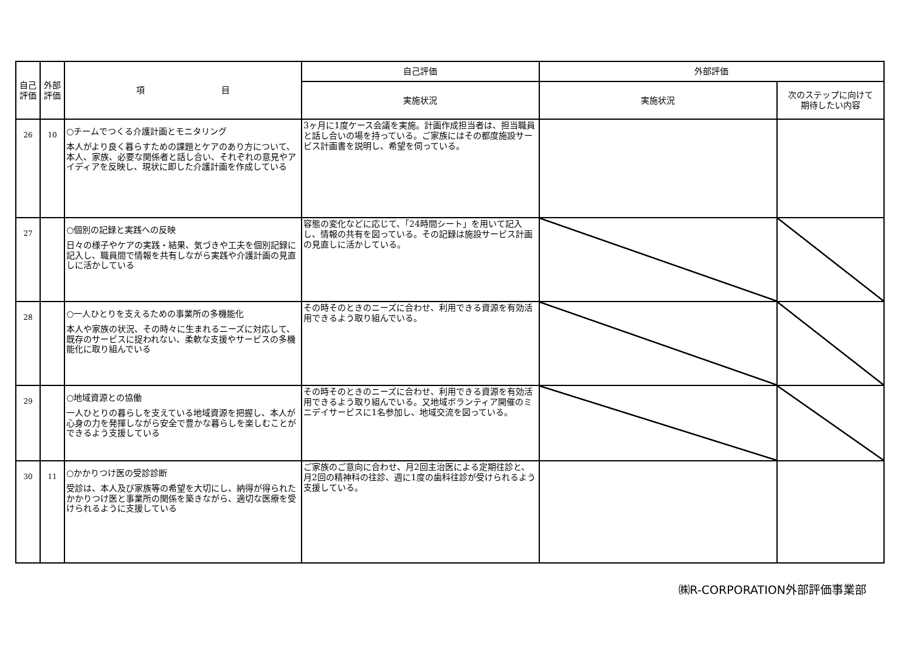| 自己評価 | 外部評価 | 項 目 | 自己評価 | 外部評価 | |
| --- | --- | --- | --- | --- | --- |
| | | | 実施状況 | 実施状況 | 次のステップに向けて 期待したい内容 |
| 26 | 10 | ○チームでつくる介護計画とモニタリング 本人がより良く暮らすための課題とケアのあり方について、本人、家族、必要な関係者と話し合い、それぞれの意見やアイディアを反映し、現状に即した介護計画を作成している | 3ヶ月に1度ケース会議を実施。計画作成担当者は、担当職員と話し合いの場を持っている。ご家族にはその都度施設サービス計画書を説明し、希望を伺っている。 | | |
| 27 | | ○個別の記録と実践への反映 日々の様子やケアの実践・結果、気づきや工夫を個別記録に記入し、職員間で情報を共有しながら実践や介護計画の見直しに活かしている | 容態の変化などに応じて、「24時間シート」を用いて記入し、情報の共有を図っている。その記録は施設サービス計画の見直しに活かしている。 | | |
| 28 | | ○一人ひとりを支えるための事業所の多機能化 本人や家族の状況、その時々に生まれるニーズに対応して、既存のサービスに捉われない、柔軟な支援やサービスの多機能化に取り組んでいる | その時そのときのニーズに合わせ、利用できる資源を有効活用できるよう取り組んでいる。 | | |
| 29 | | ○地域資源との協働 一人ひとりの暮らしを支えている地域資源を把握し、本人が心身の力を発揮しながら安全で豊かな暮らしを楽しむことができるよう支援している | その時そのときのニーズに合わせ、利用できる資源を有効活用できるよう取り組んでいる。又地域ボランティア開催のミニデイサービスに1名参加し、地域交流を図っている。 | | |
| 30 | 11 | ○かかりつけ医の受診診断 受診は、本人及び家族等の希望を大切にし、納得が得られたかかりつけ医と事業所の関係を築きながら、適切な医療を受けられるように支援している | ご家族のご意向に合わせ、月2回主治医による定期往診と、月2回の精神科の往診、週に1度の歯科往診が受けられるよう支援している。 | | |
㈱R-CORPORATION外部評価事業部